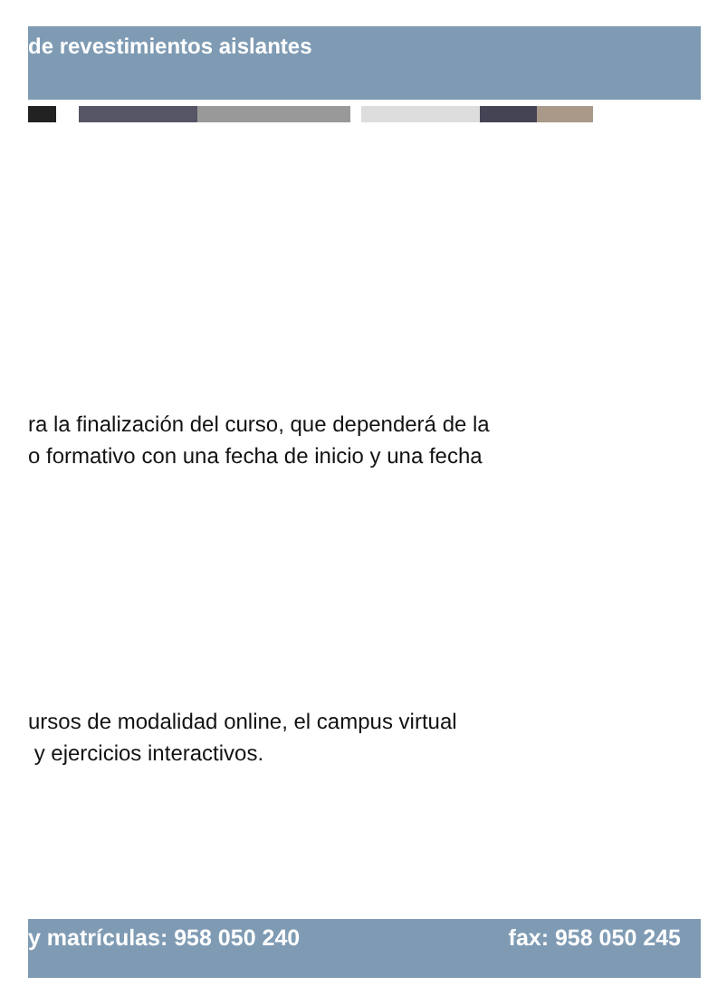de revestimientos aislantes
ra la finalización del curso, que dependerá de la
o formativo con una fecha de inicio y una fecha
ursos de modalidad online, el campus virtual
y ejercicios interactivos.
y matrículas: 958 050 240 fax: 958 050 245